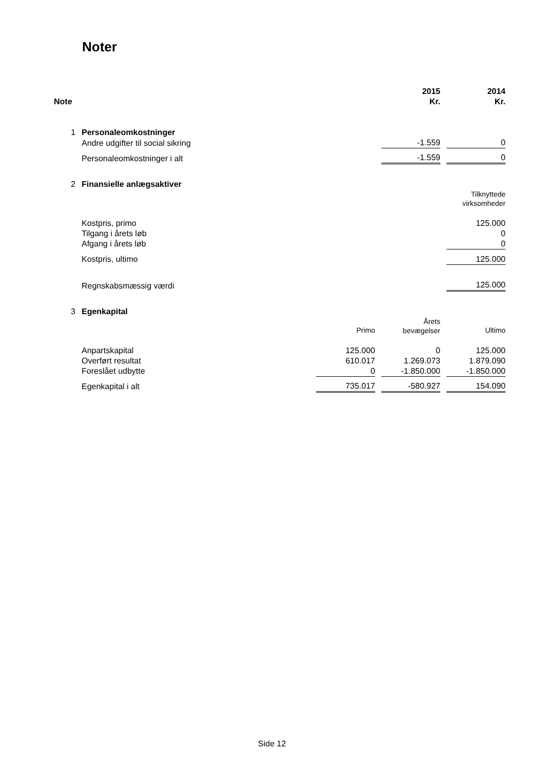Noter
| Note | | | | 2015 Kr. | | 2014 Kr. |
| 1 | Personaleomkostninger | | | | | |
| | Andre udgifter til social sikring | | | -1.559 | | 0 |
| | Personaleomkostninger i alt | | | -1.559 | | 0 |
| 2 | Finansielle anlægsaktiver | | | | | |
| | | | | | | Tilknyttede virksomheder |
| | Kostpris, primo | | | | | 125.000 |
| | Tilgang i årets løb | | | | | 0 |
| | Afgang i årets løb | | | | | 0 |
| | Kostpris, ultimo | | | | | 125.000 |
| | Regnskabsmæssig værdi | | | | | 125.000 |
| 3 | Egenkapital | | | | | |
| | | Primo | | Årets bevægelser | | Ultimo |
| | Anpartskapital | 125.000 | | 0 | | 125.000 |
| | Overført resultat | 610.017 | | 1.269.073 | | 1.879.090 |
| | Foreslået udbytte | 0 | | -1.850.000 | | -1.850.000 |
| | Egenkapital i alt | 735.017 | | -580.927 | | 154.090 |
Side 12